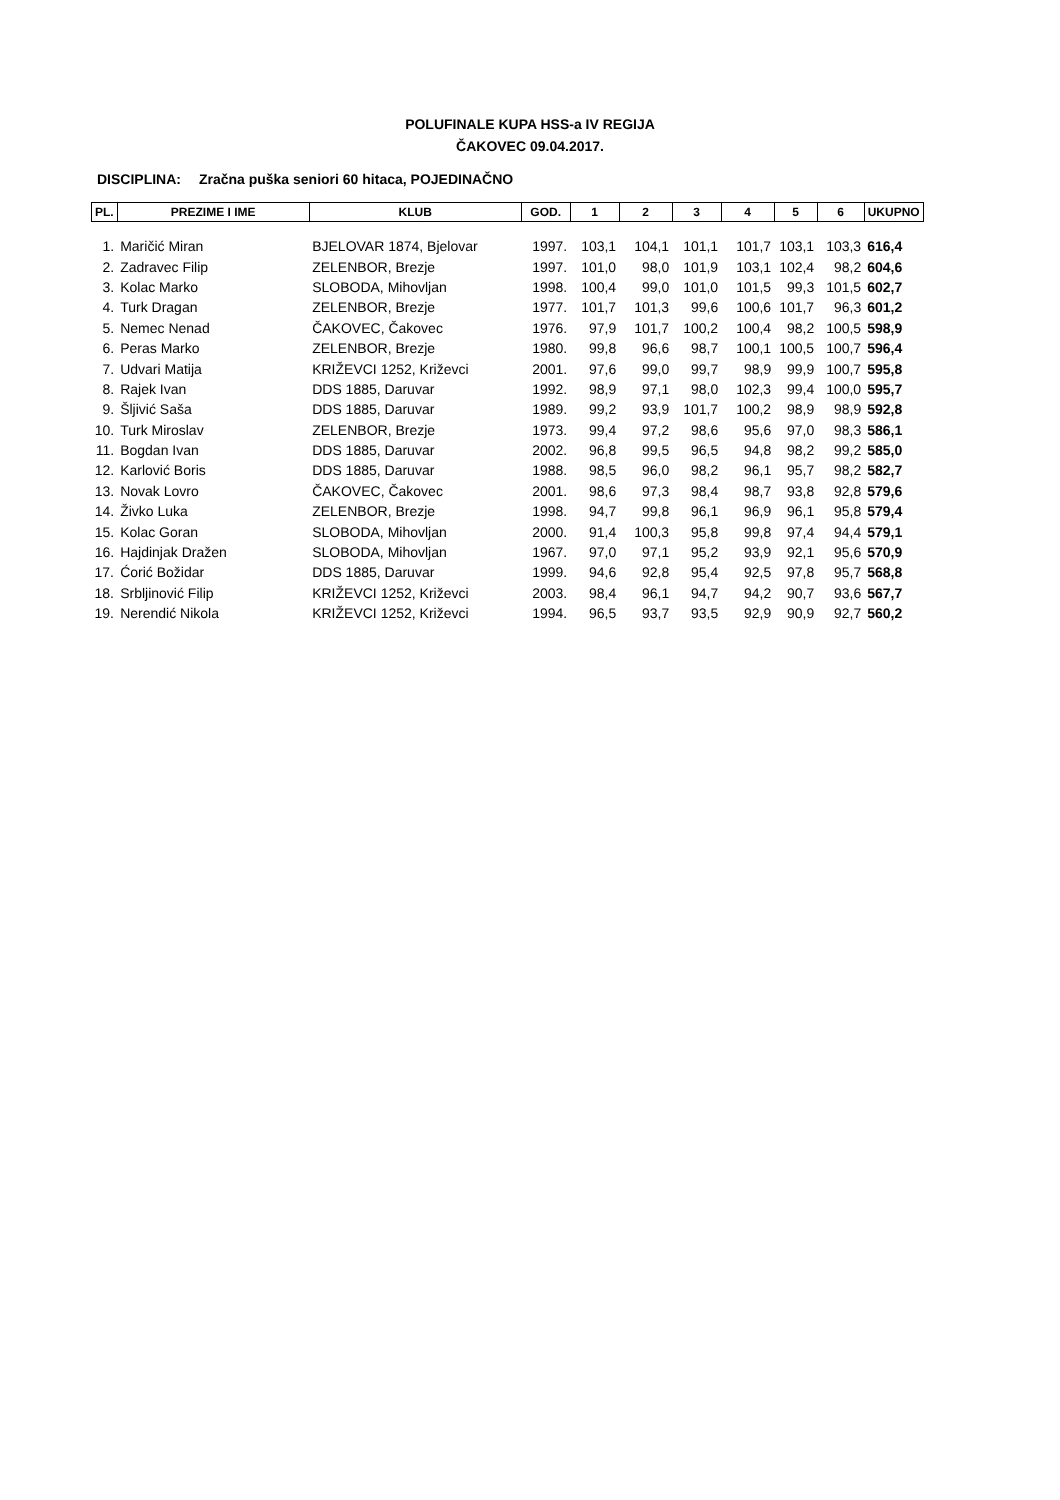POLUFINALE KUPA HSS-a IV REGIJA
ČAKOVEC 09.04.2017.
DISCIPLINA: Zračna puška seniori 60 hitaca, POJEDINAČNO
| PL. | PREZIME I IME | KLUB | GOD. | 1 | 2 | 3 | 4 | 5 | 6 | UKUPNO |
| --- | --- | --- | --- | --- | --- | --- | --- | --- | --- | --- |
| 1. | Maričić Miran | BJELOVAR 1874, Bjelovar | 1997. | 103,1 | 104,1 | 101,1 | 101,7 | 103,1 | 103,3 | 616,4 |
| 2. | Zadravec Filip | ZELENBOR, Brezje | 1997. | 101,0 | 98,0 | 101,9 | 103,1 | 102,4 | 98,2 | 604,6 |
| 3. | Kolac Marko | SLOBODA, Mihovljan | 1998. | 100,4 | 99,0 | 101,0 | 101,5 | 99,3 | 101,5 | 602,7 |
| 4. | Turk Dragan | ZELENBOR, Brezje | 1977. | 101,7 | 101,3 | 99,6 | 100,6 | 101,7 | 96,3 | 601,2 |
| 5. | Nemec Nenad | ČAKOVEC, Čakovec | 1976. | 97,9 | 101,7 | 100,2 | 100,4 | 98,2 | 100,5 | 598,9 |
| 6. | Peras Marko | ZELENBOR, Brezje | 1980. | 99,8 | 96,6 | 98,7 | 100,1 | 100,5 | 100,7 | 596,4 |
| 7. | Udvari Matija | KRIŽEVCI 1252, Križevci | 2001. | 97,6 | 99,0 | 99,7 | 98,9 | 99,9 | 100,7 | 595,8 |
| 8. | Rajek Ivan | DDS 1885, Daruvar | 1992. | 98,9 | 97,1 | 98,0 | 102,3 | 99,4 | 100,0 | 595,7 |
| 9. | Šljivić Saša | DDS 1885, Daruvar | 1989. | 99,2 | 93,9 | 101,7 | 100,2 | 98,9 | 98,9 | 592,8 |
| 10. | Turk Miroslav | ZELENBOR, Brezje | 1973. | 99,4 | 97,2 | 98,6 | 95,6 | 97,0 | 98,3 | 586,1 |
| 11. | Bogdan Ivan | DDS 1885, Daruvar | 2002. | 96,8 | 99,5 | 96,5 | 94,8 | 98,2 | 99,2 | 585,0 |
| 12. | Karlović Boris | DDS 1885, Daruvar | 1988. | 98,5 | 96,0 | 98,2 | 96,1 | 95,7 | 98,2 | 582,7 |
| 13. | Novak Lovro | ČAKOVEC, Čakovec | 2001. | 98,6 | 97,3 | 98,4 | 98,7 | 93,8 | 92,8 | 579,6 |
| 14. | Živko Luka | ZELENBOR, Brezje | 1998. | 94,7 | 99,8 | 96,1 | 96,9 | 96,1 | 95,8 | 579,4 |
| 15. | Kolac Goran | SLOBODA, Mihovljan | 2000. | 91,4 | 100,3 | 95,8 | 99,8 | 97,4 | 94,4 | 579,1 |
| 16. | Hajdinjak Dražen | SLOBODA, Mihovljan | 1967. | 97,0 | 97,1 | 95,2 | 93,9 | 92,1 | 95,6 | 570,9 |
| 17. | Ćorić Božidar | DDS 1885, Daruvar | 1999. | 94,6 | 92,8 | 95,4 | 92,5 | 97,8 | 95,7 | 568,8 |
| 18. | Srbljinović Filip | KRIŽEVCI 1252, Križevci | 2003. | 98,4 | 96,1 | 94,7 | 94,2 | 90,7 | 93,6 | 567,7 |
| 19. | Nerendić Nikola | KRIŽEVCI 1252, Križevci | 1994. | 96,5 | 93,7 | 93,5 | 92,9 | 90,9 | 92,7 | 560,2 |